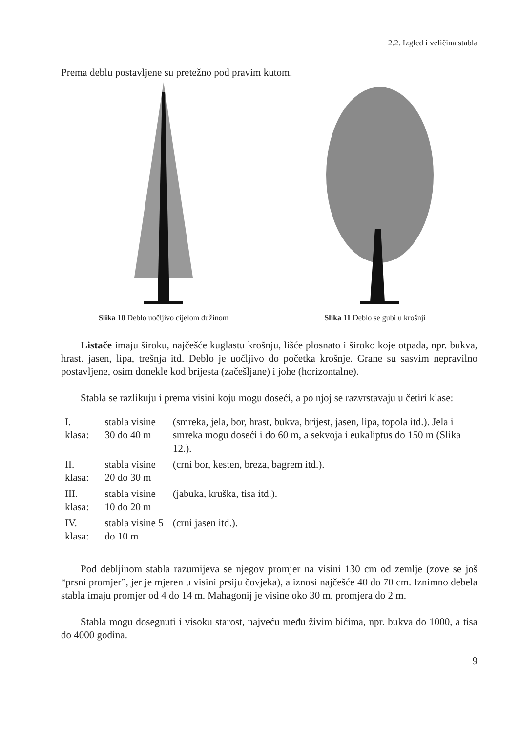2.2. Izgled i veličina stabla
Prema deblu postavljene su pretežno pod pravim kutom.
Slika 10 Deblo uočljivo cijelom dužinom Slika 11 Deblo se gubi u krošnji
Listače imaju široku, najčešće kuglastu krošnju, lišće plosnato i široko koje otpada, npr. bukva, hrast. jasen, lipa, trešnja itd. Deblo je uočljivo do početka krošnje. Grane su sasvim nepravilno postavljene, osim donekle kod brijesta (začešljane) i johe (horizontalne).
Stabla se razlikuju i prema visini koju mogu doseći, a po njoj se razvrstavaju u četiri klase:
| I. klasa: | stabla visine 30 do 40 m | (smreka, jela, bor, hrast, bukva, brijest, jasen, lipa, topola itd.). Jela i smreka mogu doseći i do 60 m, a sekvoja i eukaliptus do 150 m (Slika 12.). |
| II. klasa: | stabla visine 20 do 30 m | (crni bor, kesten, breza, bagrem itd.). |
| III. klasa: | stabla visine 10 do 20 m | (jabuka, kruška, tisa itd.). |
| IV. klasa: | stabla visine 5 do 10 m | (crni jasen itd.). |
Pod debljinom stabla razumijeva se njegov promjer na visini 130 cm od zemlje (zove se još “prsni promjer”, jer je mjeren u visini prsiju čovjeka), a iznosi najčešće 40 do 70 cm. Iznimno debela stabla imaju promjer od 4 do 14 m. Mahagonij je visine oko 30 m, promjera do 2 m.
Stabla mogu dosegnuti i visoku starost, najveću među živim bićima, npr. bukva do 1000, a tisa do 4000 godina.
9